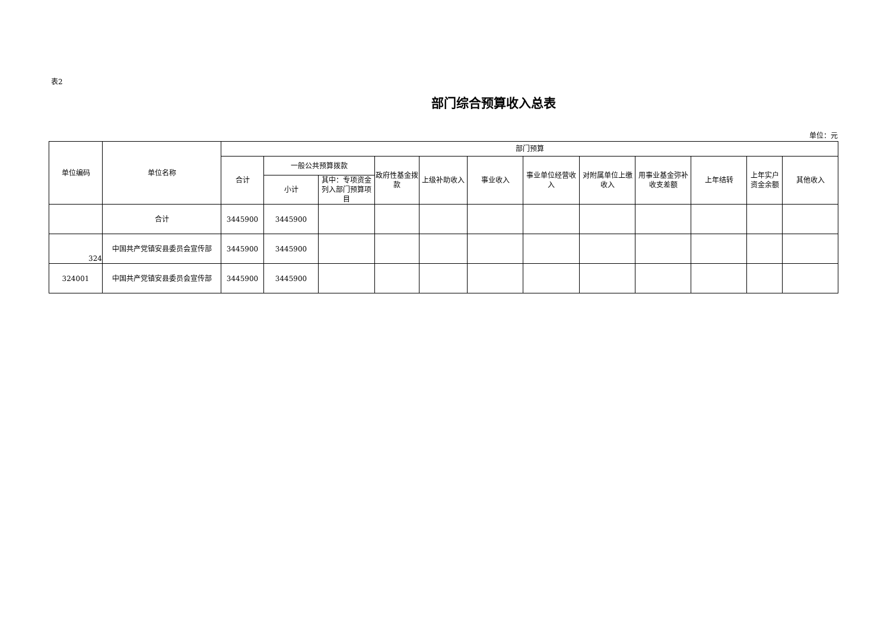表2
部门综合预算收入总表
单位：元
| 单位编码 | 单位名称 | 部门预算 | | | | | | | | | | | |
| --- | --- | --- | --- | --- | --- | --- | --- | --- | --- | --- | --- | --- | --- |
| | | 合计 | 一般公共预算拨款 | | 政府性基金拨款 | 上级补助收入 | 事业收入 | 事业单位经营收入 | 对附属单位上缴收入 | 用事业基金弥补收支差额 | 上年结转 | 上年实户资金余额 | 其他收入 |
| | | | 小计 | 其中：专项资金列入部门预算项目 | | | | | | | | | |
| | 合计 | 3445900 | 3445900 | | | | | | | | | | |
| 324 | 中国共产党镇安县委员会宣传部 | 3445900 | 3445900 | | | | | | | | | | |
| 324001 | 中国共产党镇安县委员会宣传部 | 3445900 | 3445900 | | | | | | | | | | |